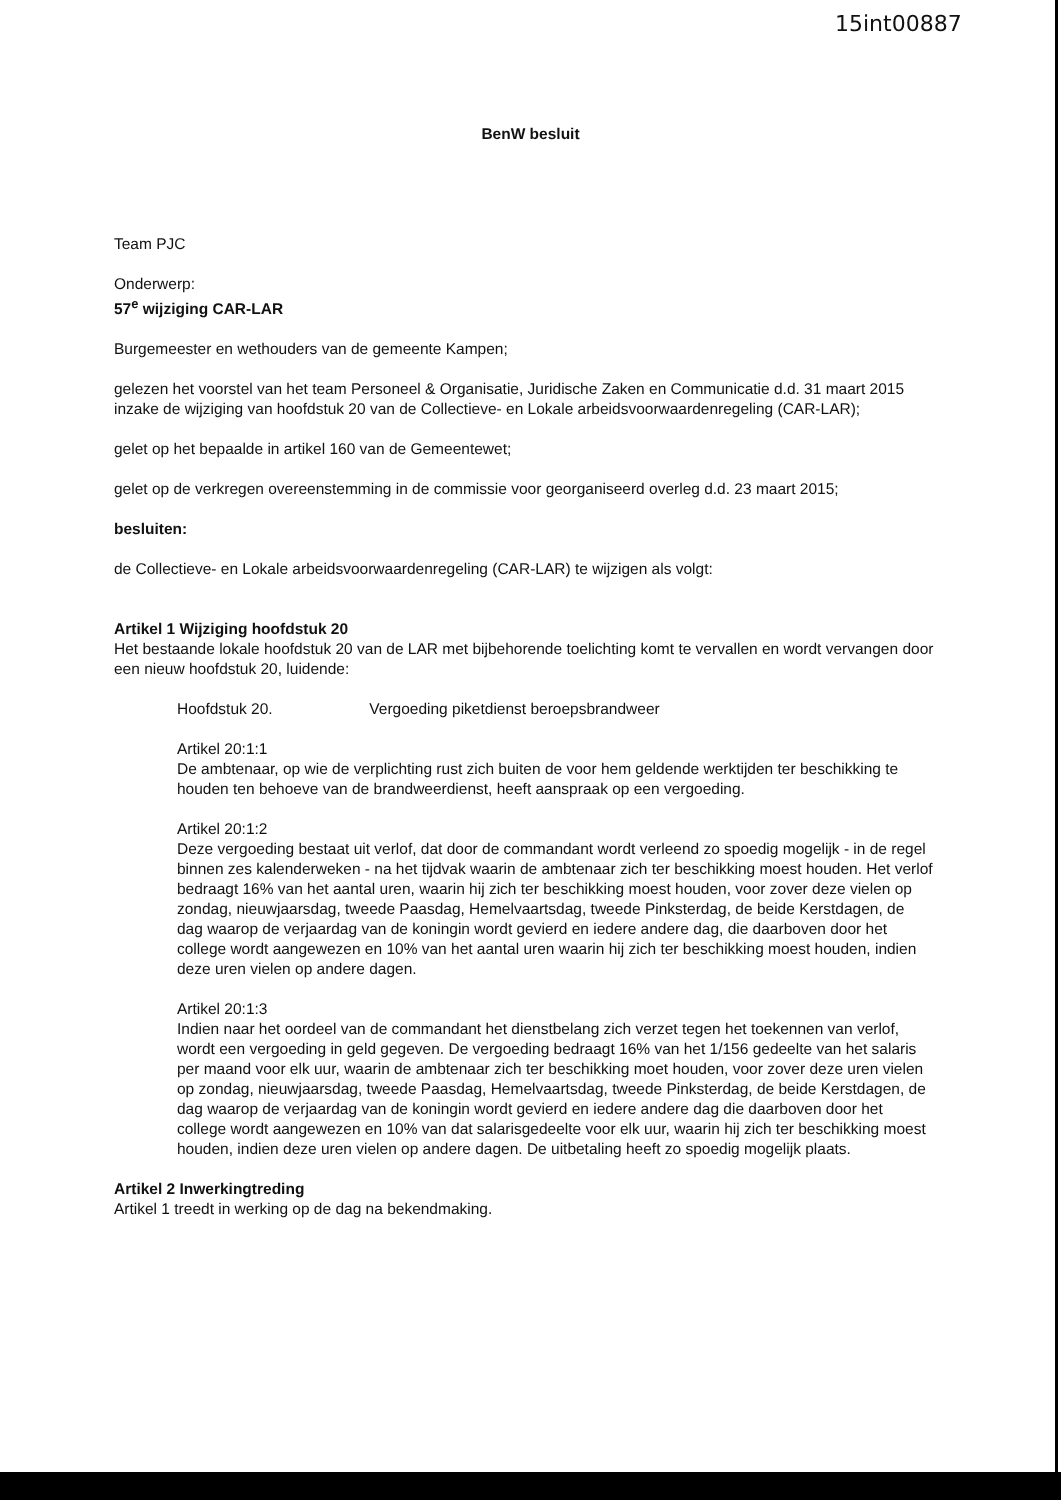15int00887
BenW besluit
Team PJC
Onderwerp:
57<sup>e</sup> wijziging CAR-LAR
Burgemeester en wethouders van de gemeente Kampen;
gelezen het voorstel van het team Personeel & Organisatie, Juridische Zaken en Communicatie d.d. 31 maart 2015 inzake de wijziging van hoofdstuk 20 van de Collectieve- en Lokale arbeidsvoorwaardenregeling (CAR-LAR);
gelet op het bepaalde in artikel 160 van de Gemeentewet;
gelet op de verkregen overeenstemming in de commissie voor georganiseerd overleg d.d. 23 maart 2015;
besluiten:
de Collectieve- en Lokale arbeidsvoorwaardenregeling (CAR-LAR) te wijzigen als volgt:
Artikel 1 Wijziging hoofdstuk 20
Het bestaande lokale hoofdstuk 20 van de LAR met bijbehorende toelichting komt te vervallen en wordt vervangen door een nieuw hoofdstuk 20, luidende:
Hoofdstuk 20. Vergoeding piketdienst beroepsbrandweer
Artikel 20:1:1
De ambtenaar, op wie de verplichting rust zich buiten de voor hem geldende werktijden ter beschikking te houden ten behoeve van de brandweerdienst, heeft aanspraak op een vergoeding.
Artikel 20:1:2
Deze vergoeding bestaat uit verlof, dat door de commandant wordt verleend zo spoedig mogelijk - in de regel binnen zes kalenderweken - na het tijdvak waarin de ambtenaar zich ter beschikking moest houden. Het verlof bedraagt 16% van het aantal uren, waarin hij zich ter beschikking moest houden, voor zover deze vielen op zondag, nieuwjaarsdag, tweede Paasdag, Hemelvaartsdag, tweede Pinksterdag, de beide Kerstdagen, de dag waarop de verjaardag van de koningin wordt gevierd en iedere andere dag, die daarboven door het college wordt aangewezen en 10% van het aantal uren waarin hij zich ter beschikking moest houden, indien deze uren vielen op andere dagen.
Artikel 20:1:3
Indien naar het oordeel van de commandant het dienstbelang zich verzet tegen het toekennen van verlof, wordt een vergoeding in geld gegeven. De vergoeding bedraagt 16% van het 1/156 gedeelte van het salaris per maand voor elk uur, waarin de ambtenaar zich ter beschikking moet houden, voor zover deze uren vielen op zondag, nieuwjaarsdag, tweede Paasdag, Hemelvaartsdag, tweede Pinksterdag, de beide Kerstdagen, de dag waarop de verjaardag van de koningin wordt gevierd en iedere andere dag die daarboven door het college wordt aangewezen en 10% van dat salarisgedeelte voor elk uur, waarin hij zich ter beschikking moest houden, indien deze uren vielen op andere dagen. De uitbetaling heeft zo spoedig mogelijk plaats.
Artikel 2 Inwerkingtreding
Artikel 1 treedt in werking op de dag na bekendmaking.